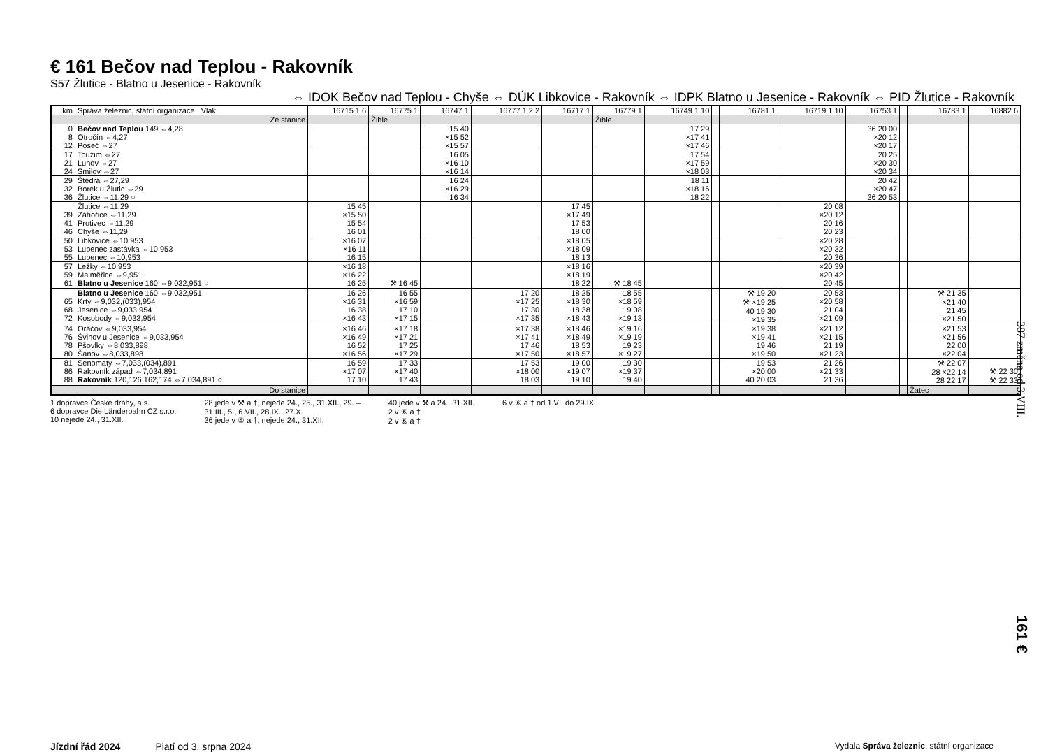€ 161 Bečov nad Teplou - Rakovník
S57 Žlutice - Blatno u Jesenice - Rakovník
⇔ IDOK Bečov nad Teplou - Chyše ⇔ DÚK Libkovice - Rakovník ⇔ IDPK Blatno u Jesenice - Rakovník ⇔ PID Žlutice - Rakovník
| km | Správa železnic, státní organizace Vlak | 16715 1 6 | 16775 1 | 16747 1 | 16777 1 2 2 | 16717 1 | 16779 1 | 16749 1 10 | | 16781 1 | 16719 1 10 | 16753 1 | | 16783 1 | 16882 6 |
| --- | --- | --- | --- | --- | --- | --- | --- | --- | --- | --- | --- | --- | --- | --- | --- |
| | Ze stanice | | Žihle | | | | Žihle | | | | | | | | |
| 0 8 12 | Bečov nad Teplou 149 ⇔4,28 Otročín ⇔4,27 Poseč ⇔27 | | | 15 40 ×15 52 ×15 57 | | | | 17 29 ×17 41 ×17 46 | | | | 36 20 00 ×20 12 ×20 17 | | | |
| 17 21 24 | Toužim ⇔27 Luhov ⇔27 Smilov ⇔27 | | | 16 05 ×16 10 ×16 14 | | | | 17 54 ×17 59 ×18 03 | | | | 20 25 ×20 30 ×20 34 | | | |
| 29 32 36 | Štědrá ⇔27,29 Borek u Žlutic ⇔29 Žlutice ⇔11,29 ○ | | | 16 24 ×16 29 16 34 | | | | 18 11 ×18 16 18 22 | | | | 20 42 ×20 47 36 20 53 | | | |
| 39 41 46 | Žlutice ⇔11,29 Záhořice ⇔11,29 Protivec ⇔11,29 Chyše ⇔11,29 | 15 45 ×15 50 15 54 16 01 | | | | 17 45 ×17 49 17 53 18 00 | | | | | 20 08 ×20 12 20 16 20 23 | | | | |
| 50 53 55 | Libkovice ⇔10,953 Lubenec zastávka ⇔10,953 Lubenec ⇔10,953 | ×16 07 ×16 11 16 15 | | | | ×18 05 ×18 09 18 13 | | | | | ×20 28 ×20 32 20 36 | | | | |
| 57 59 61 | Ležky ⇔10,953 Malměřice ⇔9,951 Blatno u Jesenice 160 ⇔9,032,951 ○ | ×16 18 ×16 22 16 25 | ⚒ 16 45 | | | ×18 16 ×18 19 18 22 | ⚒ 18 45 | | | | ×20 39 ×20 42 20 45 | | | | |
| 65 68 72 | Blatno u Jesenice 160 ⇔9,032,951 Krty ⇔9,032,(033),954 Jesenice ⇔9,033,954 Kosobody ⇔9,033,954 | 16 26 ×16 31 16 38 ×16 43 | 16 55 ×16 59 17 10 ×17 15 | | 17 20 ×17 25 17 30 ×17 35 | 18 25 ×18 30 18 38 ×18 43 | 18 55 ×18 59 19 08 ×19 13 | | | ⚒ 19 20 ⚒ ×19 25 40 19 30 ×19 35 | 20 53 ×20 58 21 04 ×21 09 | | | ⚒ 21 35 ×21 40 21 45 ×21 50 | |
| 74 76 78 80 | Oráčov ⇔9,033,954 Švihov u Jesenice ⇔9,033,954 Pšovlky ⇔8,033,898 Šanov ⇔8,033,898 | ×16 46 ×16 49 16 52 ×16 56 | ×17 18 ×17 21 17 25 ×17 29 | | ×17 38 ×17 41 17 46 ×17 50 | ×18 46 ×18 49 18 53 ×18 57 | ×19 16 ×19 19 19 23 ×19 27 | | | ×19 38 ×19 41 19 46 ×19 50 | ×21 12 ×21 15 21 19 ×21 23 | | | ×21 53 ×21 56 22 00 ×22 04 | |
| 81 86 88 | Senomaty ⇔7,033,(034),891 Rakovník západ ⇔7,034,891 Rakovník 120,126,162,174 ⇔7,034,891 ○ | 16 59 ×17 07 17 10 | 17 33 ×17 40 17 43 | | 17 53 ×18 00 18 03 | 19 00 ×19 07 19 10 | 19 30 ×19 37 19 40 | | | 19 53 ×20 00 40 20 03 | 21 26 ×21 33 21 36 | | | ⚒ 22 07 28 ×22 14 28 22 17 | ⚒ 22 30 ⚒ 22 33 |
| | Do stanice | | | | | | | | | | | | | Žatec | |
1 dopravce České dráhy, a.s.
6 dopravce Die Länderbahn CZ s.r.o.
10 nejede 24., 31.XII.
28 jede v ⚒ a †, nejede 24., 25., 31.XII., 29. –
31.III., 5., 6.VII., 28.IX., 27.X.
36 jede v ⑥ a †, nejede 24., 31.XII.
40 jede v ⚒ a 24., 31.XII.
2 v ⑥ a †
2 v ⑥ a †
6 v ⑥ a † od 1.VI. do 29.IX.
387 změna od 3.VIII.
161 €
Jízdní řád 2024 Platí od 3. srpna 2024 Vydala Správa železnic, státní organizace